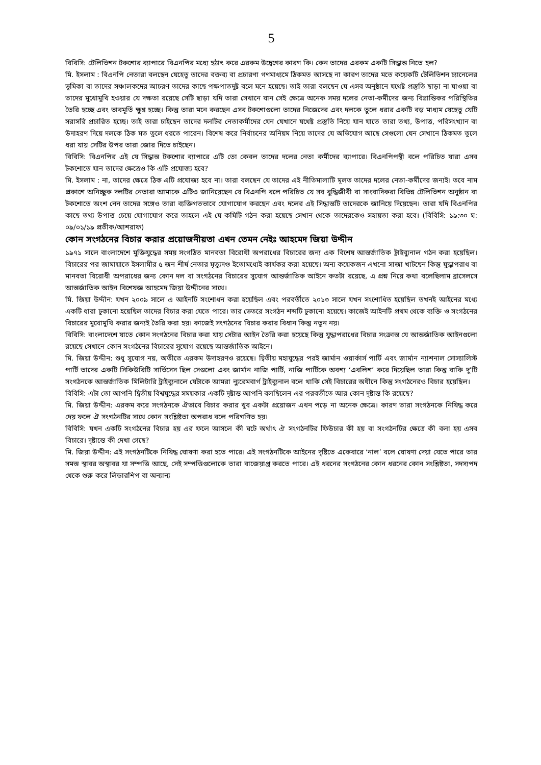5
বিবিসি: টেলিভিশন টকশোর ব্যাপারে বিএনপির মধ্যে হঠাৎ করে এরকম উদ্বেগের কারণ কি। কেন তাদের এরকম একটি সিদ্ধান্ত নিতে হল?
মি. ইসলাম : বিএনপি নেতারা বলছেন যেহেতু তাদের বক্তব্য বা প্রচারণা গণমাধ্যমে ঠিকমত আসছে না কারণ তাদের মতে কয়েকটি টেলিভিশন চ্যানেলের ভূমিকা বা তাদের সঞ্চালকদের আচরণ তাদের কাছে পক্ষপাতদুষ্ট বলে মনে হয়েছে। তাই তারা বলছেন যে এসব অনুষ্ঠানে যথেষ্ট প্রস্তুতি ছাড়া না যাওয়া বা তাদের মুখোমুখি হওয়ার যে দক্ষতা রয়েছে সেটি ছাড়া যদি তারা সেখানে যান সেই ক্ষেত্রে অনেক সময় দলের নেতা-কর্মীদের জন্য বিভ্রান্তিকর পরিস্থিতির তৈরি হচ্ছে এবং ভাবমূর্তি ক্ষুণ্ন হচ্ছে। কিন্তু তারা মনে করছেন এসব টকশোগুলো তাদের নিজেদের এবং দলকে তুলে ধরার একটি বড় মাধ্যম যেহেতু যেটি সরাসরি প্রচারিত হচ্ছে। তাই তারা চাইছেন তাদের দলটির নেতাকর্মীদের যেন যেখানে যথেষ্ট প্রস্তুতি নিয়ে যান যাতে তারা তথ্য, উপাত্ত, পরিসংখ্যান বা উদাহরণ দিয়ে দলকে ঠিক মত তুলে ধরতে পারেন। বিশেষ করে নির্বাচনের অনিয়ম নিয়ে তাদের যে অভিযোগ আছে সেগুলো যেন সেখানে ঠিকমত তুলে ধরা যায় সেটির উপর তারা জোর দিতে চাইছেন।
বিবিসি: বিএনপির এই যে সিদ্ধান্ত টকশোর ব্যাপারে এটি তো কেবল তাদের দলের নেতা কর্মীদের ব্যাপারে। বিএনপিপন্থী বলে পরিচিত যারা এসব টকশোতে যান তাদের ক্ষেত্রেও কি এটি প্রযোজ্য হবে?
মি. ইসলাম : না, তাদের ক্ষেত্রে ঠিক এটি প্রযোজ্য হবে না। তারা বলছেন যে তাদের এই নীতিমালাটি মূলত তাদের দলের নেতা-কর্মীদের জন্যই। তবে নাম প্রকাশে অনিচ্ছুক দলটির নেতারা আমাকে এটিও জানিয়েছেন যে বিএনপি বলে পরিচিত যে সব বুদ্ধিজীবী বা সাংবাদিকরা বিভিন্ন টেলিভিশন অনুষ্ঠান বা টকশোতে অংশ নেন তাদের সঙ্গেও তারা ব্যক্তিগতভাবে যোগাযোগ করছেন এবং দলের এই সিদ্ধান্তটি তাদেরকে জানিয়ে দিয়েছেন। তারা যদি বিএনপির কাছে তথ্য উপাত্ত চেয়ে যোগাযোগ করে তাহলে এই যে কমিটি গঠন করা হয়েছে সেখান থেকে তাদেরকেও সহায়তা করা হবে। (বিবিসি: ১৯:৩০ ঘ: ০৯/০১/১৯ প্রতীক/আশরাফ)
কোন সংগঠনের বিচার করার প্রয়োজনীয়তা এখন তেমন নেইঃ আহমেদ জিয়া উদ্দীন
১৯৭১ সালে বাংলাদেশে মুক্তিযুদ্ধের সময় সংগঠিত মানবতা বিরোধী অপরাধের বিচারের জন্য এক বিশেষ আন্তর্জাতিক ট্রাইব্যুনাল গঠন করা হয়েছিল। বিচারের পর জামায়াতে ইসলামীর ৫ জন শীর্ষ নেতার মৃত্যুদণ্ড ইতোমধ্যেই কার্যকর করা হয়েছে। অন্য কয়েকজন এখনো সাজা খাটছেন কিন্তু যুদ্ধাপরাধ বা মানবতা বিরোধী অপরাধের জন্য কোন দল বা সংগঠনের বিচারের সুযোগ আন্তর্জাতিক আইনে কতটা রয়েছে, এ প্রশ্ন নিয়ে কথা বলেছিলাম ব্রাসেলসে আন্তর্জাতিক আইন বিশেষজ্ঞ আহমেদ জিয়া উদ্দীনের সাথে।
মি. জিয়া উদ্দীন: যখন ২০০৯ সালে এ আইনটি সংশোধন করা হয়েছিল এবং পরবর্তীতে ২০১৩ সালে যখন সংশোধিত হয়েছিল তখনই আইনের মধ্যে একটি ধারা ঢুকানো হয়েছিল তাদের বিচার করা যেতে পারে। তার ভেতরে সংগঠন শব্দটি ঢুকানো হয়েছে। কাজেই আইনটি প্রথম থেকে ব্যক্তি ও সংগঠনের বিচারের মুখোমুখি করার জন্যই তৈরি করা হয়। কাজেই সংগঠনের বিচার করার বিধান কিন্তু নতুন নয়।
বিবিসি: বাংলাদেশে যাতে কোন সংগঠনের বিচার করা যায় সেটার আইন তৈরি করা হয়েছে কিন্তু যুদ্ধাপরাধের বিচার সংক্রান্ত যে আন্তর্জাতিক আইনগুলো রয়েছে সেখানে কোন সংগঠনের বিচারের সুযোগ রয়েছে আন্তর্জাতিক আইনে।
মি. জিয়া উদ্দীন: শুধু সুযোগ নয়, অতীতে এরকম উদাহরণও রয়েছে। দ্বিতীয় মহাযুদ্ধের পরই জার্মান ওয়ার্কার্স পার্টি এবং জার্মান ন্যাশনাল সোস্যালিস্ট পার্টি তাদের একটি সিকিউরিটি সার্ভিসেস ছিল সেগুলো এবং জার্মান নাজি পার্টি, নাজি পার্টিকে অবশ্য ‘এবলিশ’ করে দিয়েছিল তারা কিন্তু বাকি দু’টি সংগঠনকে আন্তর্জাতিক মিলিটারি ট্রাইব্যুনালে যেটাকে আমরা ন্যুরেমবার্গ ট্রাইব্যুনাল বলে থাকি সেই বিচারের অধীনে কিন্তু সংগঠনেরও বিচার হয়েছিল।
বিবিসি: এটা তো আপনি দ্বিতীয় বিশ্বযুদ্ধের সময়কার একটি দৃষ্টান্ত আপনি বলছিলেন এর পরবর্তীতে আর কোন দৃষ্টান্ত কি রয়েছে?
মি. জিয়া উদ্দীন: এরকম করে সংগঠনকে ঐভাবে বিচার করার খুব একটা প্রয়োজন এখন পড়ে না অনেক ক্ষেত্রে। কারণ তারা সংগঠনকে নিষিদ্ধ করে দেয় ফলে ঐ সংগঠনটির সাথে কোন সংশ্লিষ্টতা অপরাধ বলে পরিগণিত হয়।
বিবিসি: যখন একটি সংগঠনের বিচার হয় এর ফলে আসলে কী ঘটে অর্থাৎ ঐ সংগঠনটির ফিউচার কী হয় বা সংগঠনটির ক্ষেত্রে কী বলা হয় এসব বিচারে। দৃষ্টান্তে কী দেখা গেছে?
মি. জিয়া উদ্দীন: এই সংগঠনটিকে নিষিদ্ধ ঘোষণা করা হতে পারে। এই সংগঠনটিকে আইনের দৃষ্টিতে একেবারে ‘নাল’ বলে ঘোষণা দেয়া যেতে পারে তার সমস্ত স্থাবর অস্থাবর যা সম্পত্তি আছে, সেই সম্পত্তিগুলোকে তারা বাজেয়াপ্ত করতে পারে। এই ধরনের সংগঠনের কোন ধরনের কোন সংশ্লিষ্টতা, সদস্যপদ থেকে শুরু করে লিডারশিপ বা অন্যান্য